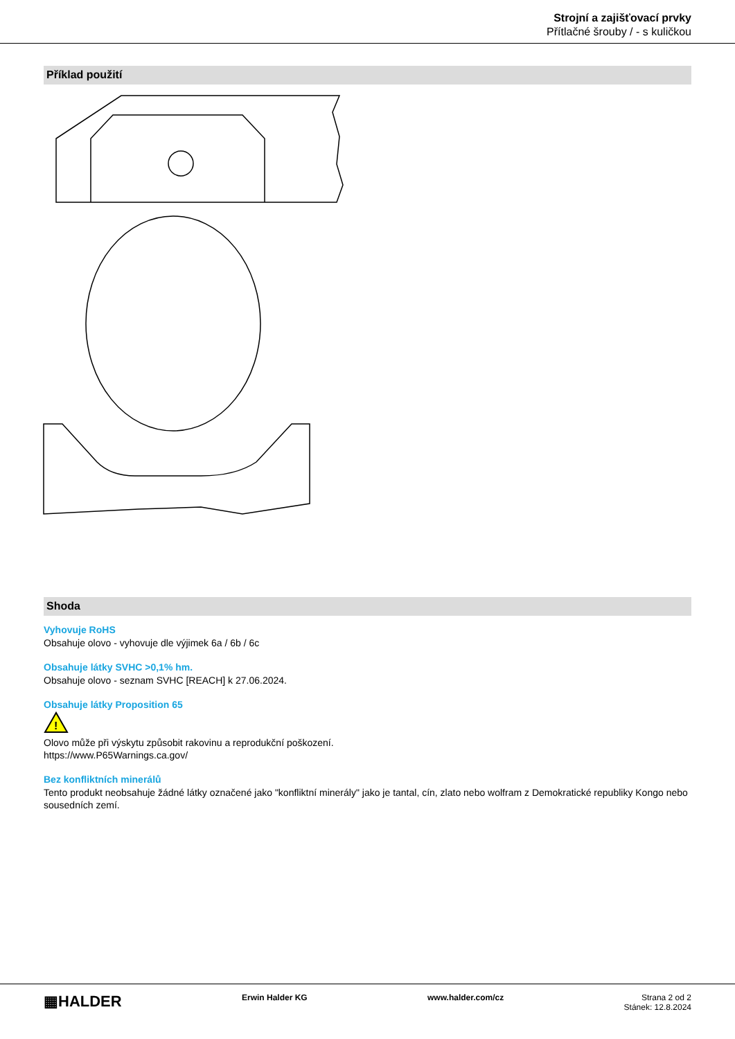Strojní a zajišťovací prvky
Přítlačné šrouby / - s kuličkou
Příklad použití
Shoda
Vyhovuje RoHS
Obsahuje olovo - vyhovuje dle výjimek 6a / 6b / 6c
Obsahuje látky SVHC >0,1% hm.
Obsahuje olovo - seznam SVHC [REACH] k 27.06.2024.
Obsahuje látky Proposition 65
!
Olovo může při výskytu způsobit rakovinu a reprodukční poškození.
https://www.P65Warnings.ca.gov/
Bez konfliktních minerálů
Tento produkt neobsahuje žádné látky označené jako "konfliktní minerály" jako je tantal, cín, zlato nebo wolfram z Demokratické republiky Kongo nebo sousedních zemí.
▦HALDER
Erwin Halder KG www.halder.com/cz Strana 2 od 2
Stánek: 12.8.2024